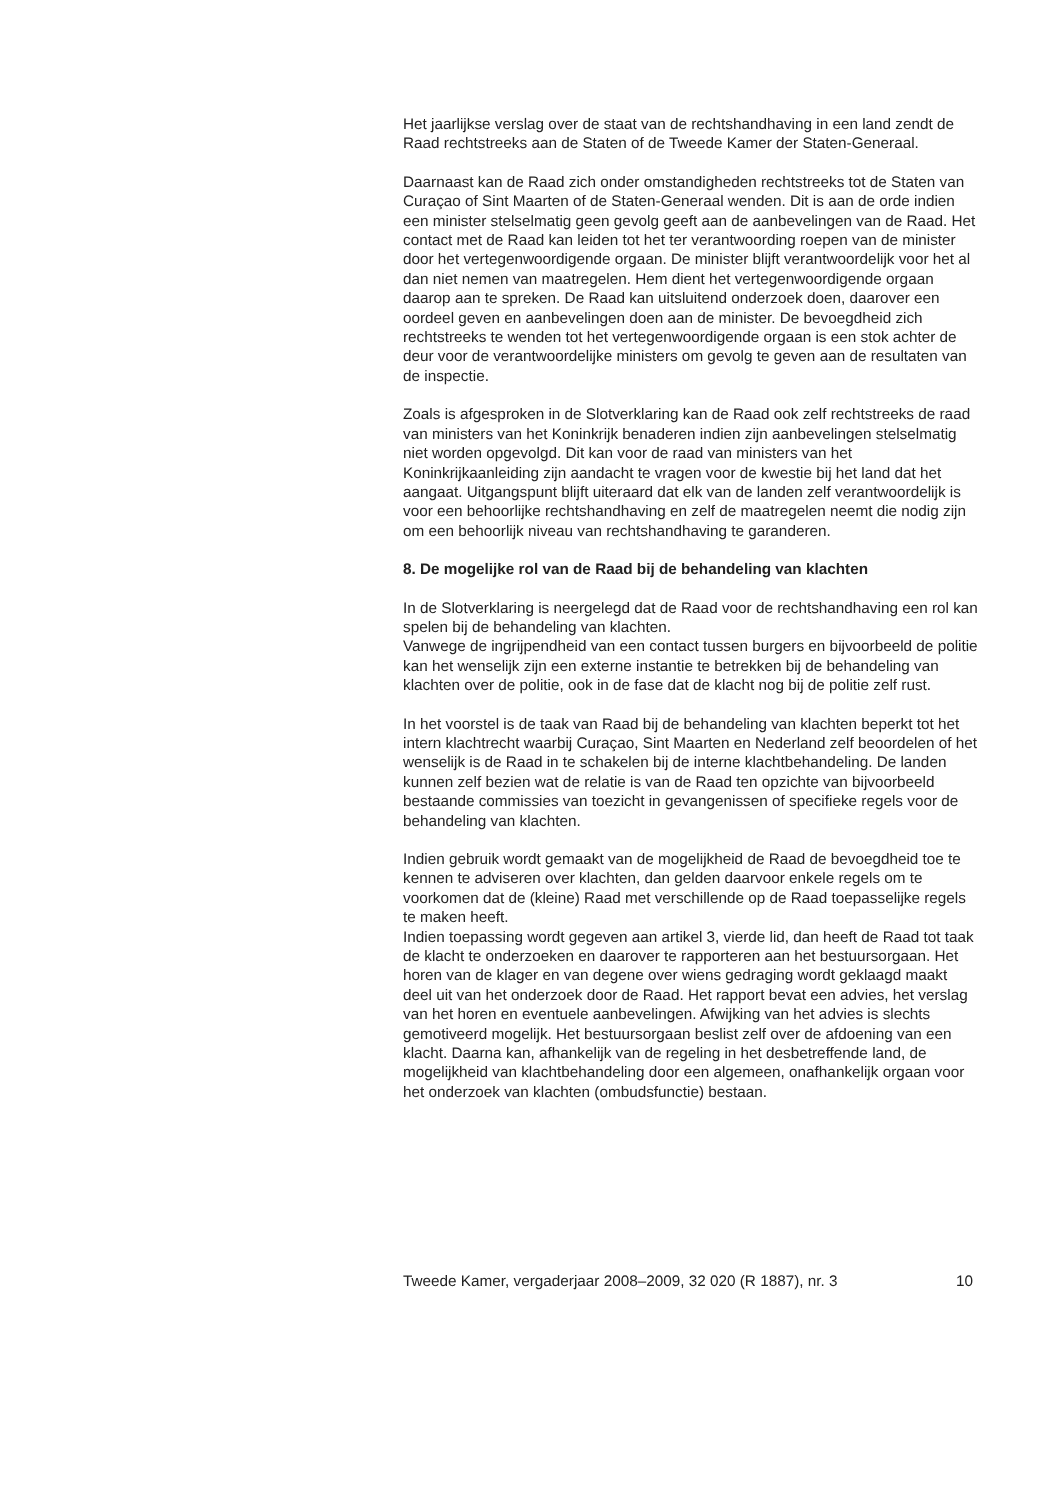Het jaarlijkse verslag over de staat van de rechtshandhaving in een land zendt de Raad rechtstreeks aan de Staten of de Tweede Kamer der Staten-Generaal.
Daarnaast kan de Raad zich onder omstandigheden rechtstreeks tot de Staten van Curaçao of Sint Maarten of de Staten-Generaal wenden. Dit is aan de orde indien een minister stelselmatig geen gevolg geeft aan de aanbevelingen van de Raad. Het contact met de Raad kan leiden tot het ter verantwoording roepen van de minister door het vertegenwoordigende orgaan. De minister blijft verantwoordelijk voor het al dan niet nemen van maatregelen. Hem dient het vertegenwoordigende orgaan daarop aan te spreken. De Raad kan uitsluitend onderzoek doen, daarover een oordeel geven en aanbevelingen doen aan de minister. De bevoegdheid zich rechtstreeks te wenden tot het vertegenwoordigende orgaan is een stok achter de deur voor de verantwoordelijke ministers om gevolg te geven aan de resultaten van de inspectie.
Zoals is afgesproken in de Slotverklaring kan de Raad ook zelf rechtstreeks de raad van ministers van het Koninkrijk benaderen indien zijn aanbevelingen stelselmatig niet worden opgevolgd. Dit kan voor de raad van ministers van het Koninkrijkaanleiding zijn aandacht te vragen voor de kwestie bij het land dat het aangaat. Uitgangspunt blijft uiteraard dat elk van de landen zelf verantwoordelijk is voor een behoorlijke rechtshandhaving en zelf de maatregelen neemt die nodig zijn om een behoorlijk niveau van rechtshandhaving te garanderen.
8. De mogelijke rol van de Raad bij de behandeling van klachten
In de Slotverklaring is neergelegd dat de Raad voor de rechtshandhaving een rol kan spelen bij de behandeling van klachten.
Vanwege de ingrijpendheid van een contact tussen burgers en bijvoorbeeld de politie kan het wenselijk zijn een externe instantie te betrekken bij de behandeling van klachten over de politie, ook in de fase dat de klacht nog bij de politie zelf rust.
In het voorstel is de taak van Raad bij de behandeling van klachten beperkt tot het intern klachtrecht waarbij Curaçao, Sint Maarten en Nederland zelf beoordelen of het wenselijk is de Raad in te schakelen bij de interne klachtbehandeling. De landen kunnen zelf bezien wat de relatie is van de Raad ten opzichte van bijvoorbeeld bestaande commissies van toezicht in gevangenissen of specifieke regels voor de behandeling van klachten.
Indien gebruik wordt gemaakt van de mogelijkheid de Raad de bevoegdheid toe te kennen te adviseren over klachten, dan gelden daarvoor enkele regels om te voorkomen dat de (kleine) Raad met verschillende op de Raad toepasselijke regels te maken heeft.
Indien toepassing wordt gegeven aan artikel 3, vierde lid, dan heeft de Raad tot taak de klacht te onderzoeken en daarover te rapporteren aan het bestuursorgaan. Het horen van de klager en van degene over wiens gedraging wordt geklaagd maakt deel uit van het onderzoek door de Raad. Het rapport bevat een advies, het verslag van het horen en eventuele aanbevelingen. Afwijking van het advies is slechts gemotiveerd mogelijk. Het bestuursorgaan beslist zelf over de afdoening van een klacht. Daarna kan, afhankelijk van de regeling in het desbetreffende land, de mogelijkheid van klachtbehandeling door een algemeen, onafhankelijk orgaan voor het onderzoek van klachten (ombudsfunctie) bestaan.
Tweede Kamer, vergaderjaar 2008–2009, 32 020 (R 1887), nr. 3 10